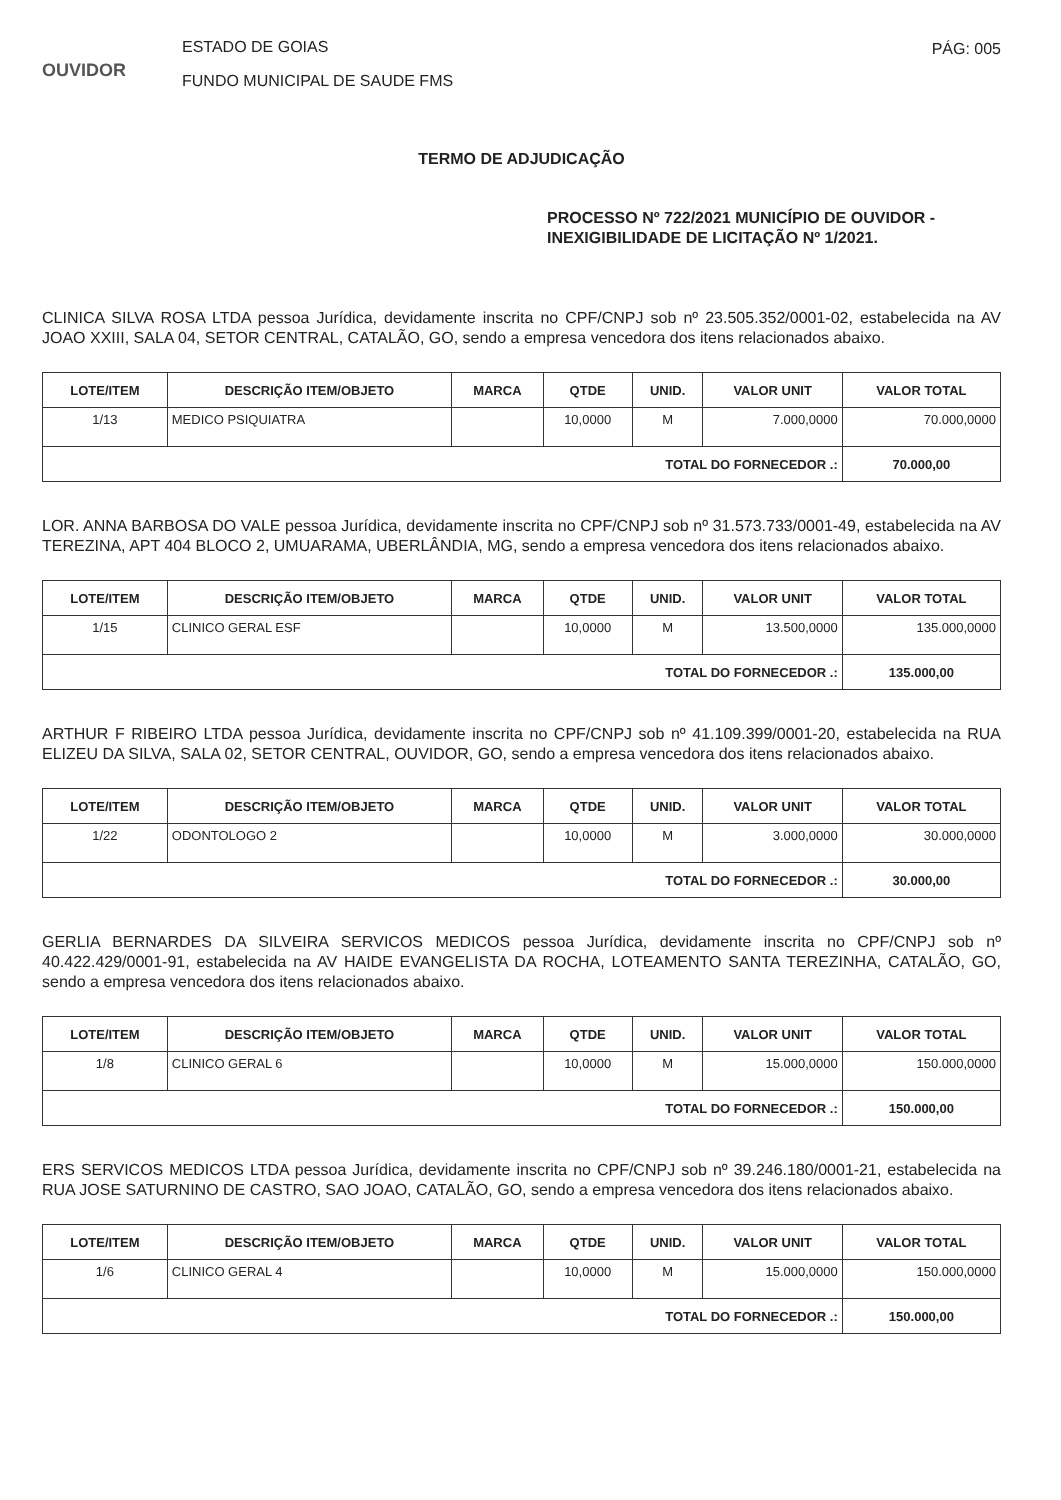OUVIDOR
ESTADO DE GOIAS
FUNDO MUNICIPAL DE SAUDE FMS
PÁG: 005
TERMO DE ADJUDICAÇÃO
PROCESSO Nº 722/2021 MUNICÍPIO DE OUVIDOR - INEXIGIBILIDADE DE LICITAÇÃO Nº 1/2021.
CLINICA SILVA ROSA LTDA pessoa Jurídica, devidamente inscrita no CPF/CNPJ sob nº 23.505.352/0001-02, estabelecida na AV JOAO XXIII, SALA 04, SETOR CENTRAL, CATALÃO, GO, sendo a empresa vencedora dos itens relacionados abaixo.
| LOTE/ITEM | DESCRIÇÃO ITEM/OBJETO | MARCA | QTDE | UNID. | VALOR UNIT | VALOR TOTAL |
| --- | --- | --- | --- | --- | --- | --- |
| 1/13 | MEDICO PSIQUIATRA | | 10,0000 | M | 7.000,0000 | 70.000,0000 |
| TOTAL DO FORNECEDOR .: | | | | | | 70.000,00 |
LOR. ANNA BARBOSA DO VALE pessoa Jurídica, devidamente inscrita no CPF/CNPJ sob nº 31.573.733/0001-49, estabelecida na AV TEREZINA, APT 404 BLOCO 2, UMUARAMA, UBERLÂNDIA, MG, sendo a empresa vencedora dos itens relacionados abaixo.
| LOTE/ITEM | DESCRIÇÃO ITEM/OBJETO | MARCA | QTDE | UNID. | VALOR UNIT | VALOR TOTAL |
| --- | --- | --- | --- | --- | --- | --- |
| 1/15 | CLINICO GERAL ESF | | 10,0000 | M | 13.500,0000 | 135.000,0000 |
| TOTAL DO FORNECEDOR .: | | | | | | 135.000,00 |
ARTHUR F RIBEIRO LTDA pessoa Jurídica, devidamente inscrita no CPF/CNPJ sob nº 41.109.399/0001-20, estabelecida na RUA ELIZEU DA SILVA, SALA 02, SETOR CENTRAL, OUVIDOR, GO, sendo a empresa vencedora dos itens relacionados abaixo.
| LOTE/ITEM | DESCRIÇÃO ITEM/OBJETO | MARCA | QTDE | UNID. | VALOR UNIT | VALOR TOTAL |
| --- | --- | --- | --- | --- | --- | --- |
| 1/22 | ODONTOLOGO 2 | | 10,0000 | M | 3.000,0000 | 30.000,0000 |
| TOTAL DO FORNECEDOR .: | | | | | | 30.000,00 |
GERLIA BERNARDES DA SILVEIRA SERVICOS MEDICOS pessoa Jurídica, devidamente inscrita no CPF/CNPJ sob nº 40.422.429/0001-91, estabelecida na AV HAIDE EVANGELISTA DA ROCHA, LOTEAMENTO SANTA TEREZINHA, CATALÃO, GO, sendo a empresa vencedora dos itens relacionados abaixo.
| LOTE/ITEM | DESCRIÇÃO ITEM/OBJETO | MARCA | QTDE | UNID. | VALOR UNIT | VALOR TOTAL |
| --- | --- | --- | --- | --- | --- | --- |
| 1/8 | CLINICO GERAL 6 | | 10,0000 | M | 15.000,0000 | 150.000,0000 |
| TOTAL DO FORNECEDOR .: | | | | | | 150.000,00 |
ERS SERVICOS MEDICOS LTDA pessoa Jurídica, devidamente inscrita no CPF/CNPJ sob nº 39.246.180/0001-21, estabelecida na RUA JOSE SATURNINO DE CASTRO, SAO JOAO, CATALÃO, GO, sendo a empresa vencedora dos itens relacionados abaixo.
| LOTE/ITEM | DESCRIÇÃO ITEM/OBJETO | MARCA | QTDE | UNID. | VALOR UNIT | VALOR TOTAL |
| --- | --- | --- | --- | --- | --- | --- |
| 1/6 | CLINICO GERAL 4 | | 10,0000 | M | 15.000,0000 | 150.000,0000 |
| TOTAL DO FORNECEDOR .: | | | | | | 150.000,00 |